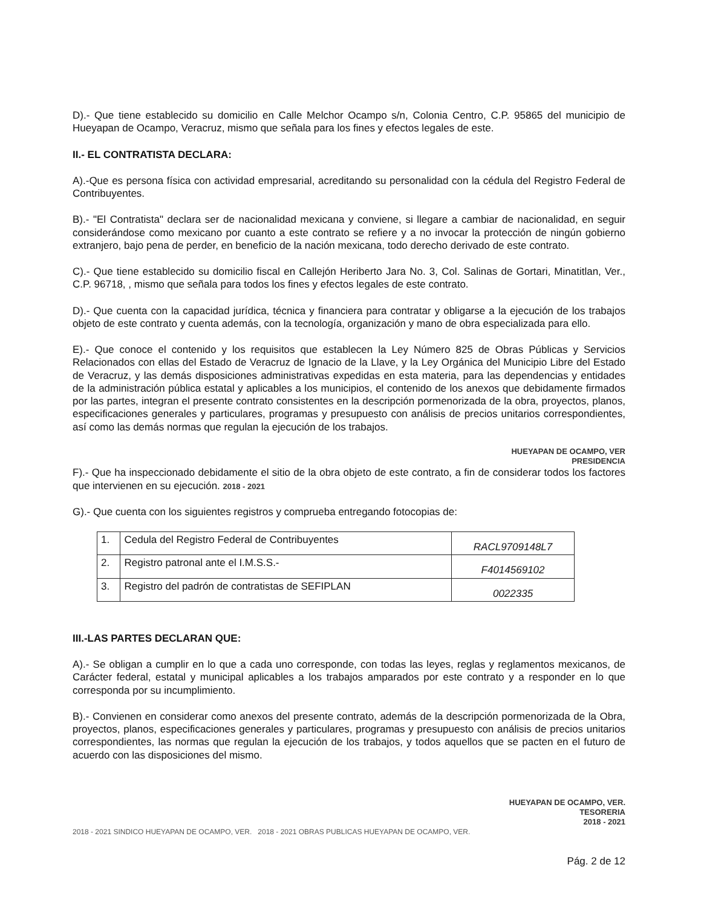D).- Que tiene establecido su domicilio en Calle Melchor Ocampo s/n, Colonia Centro, C.P. 95865 del municipio de Hueyapan de Ocampo, Veracruz, mismo que señala para los fines y efectos legales de este.
II.- EL CONTRATISTA DECLARA:
A).-Que es persona física con actividad empresarial, acreditando su personalidad con la cédula del Registro Federal de Contribuyentes.
B).- "El Contratista" declara ser de nacionalidad mexicana y conviene, si llegare a cambiar de nacionalidad, en seguir considerándose como mexicano por cuanto a este contrato se refiere y a no invocar la protección de ningún gobierno extranjero, bajo pena de perder, en beneficio de la nación mexicana, todo derecho derivado de este contrato.
C).- Que tiene establecido su domicilio fiscal en Callejón Heriberto Jara No. 3, Col. Salinas de Gortari, Minatitlan, Ver., C.P. 96718, , mismo que señala para todos los fines y efectos legales de este contrato.
D).- Que cuenta con la capacidad jurídica, técnica y financiera para contratar y obligarse a la ejecución de los trabajos objeto de este contrato y cuenta además, con la tecnología, organización y mano de obra especializada para ello.
E).- Que conoce el contenido y los requisitos que establecen la Ley Número 825 de Obras Públicas y Servicios Relacionados con ellas del Estado de Veracruz de Ignacio de la Llave, y la Ley Orgánica del Municipio Libre del Estado de Veracruz, y las demás disposiciones administrativas expedidas en esta materia, para las dependencias y entidades de la administración pública estatal y aplicables a los municipios, el contenido de los anexos que debidamente firmados por las partes, integran el presente contrato consistentes en la descripción pormenorizada de la obra, proyectos, planos, especificaciones generales y particulares, programas y presupuesto con análisis de precios unitarios correspondientes, así como las demás normas que regulan la ejecución de los trabajos.
HUEYAPAN DE OCAMPO, VER
PRESIDENCIA
F).- Que ha inspeccionado debidamente el sitio de la obra objeto de este contrato, a fin de considerar todos los factores que intervienen en su ejecución. 2018 - 2021
G).- Que cuenta con los siguientes registros y comprueba entregando fotocopias de:
| 1. | Cedula del Registro Federal de Contribuyentes | RACL9709148L7 |
| 2. | Registro patronal ante el I.M.S.S.- | F4014569102 |
| 3. | Registro del padrón de contratistas de SEFIPLAN | 0022335 |
III.-LAS PARTES DECLARAN QUE:
A).- Se obligan a cumplir en lo que a cada uno corresponde, con todas las leyes, reglas y reglamentos mexicanos, de Carácter federal, estatal y municipal aplicables a los trabajos amparados por este contrato y a responder en lo que corresponda por su incumplimiento.
B).- Convienen en considerar como anexos del presente contrato, además de la descripción pormenorizada de la Obra, proyectos, planos, especificaciones generales y particulares, programas y presupuesto con análisis de precios unitarios correspondientes, las normas que regulan la ejecución de los trabajos, y todos aquellos que se pacten en el futuro de acuerdo con las disposiciones del mismo.
HUEYAPAN DE OCAMPO, VER.
TESORERIA
2018 - 2021
2018 - 2021 SINDICO HUEYAPAN DE OCAMPO, VER. 2018 - 2021 OBRAS PUBLICAS HUEYAPAN DE OCAMPO, VER.
Pág. 2 de 12